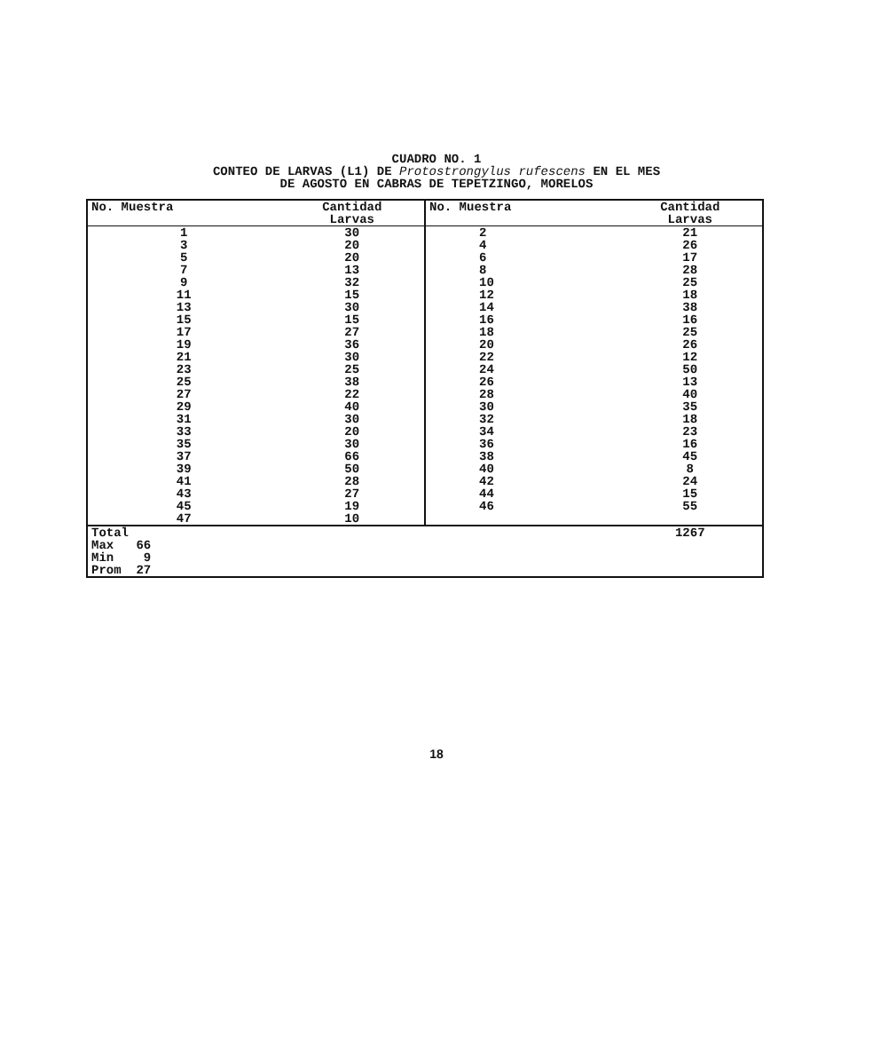CUADRO NO. 1
CONTEO DE LARVAS (L1) DE Protostrongylus rufescens EN EL MES
DE AGOSTO EN CABRAS DE TEPETZINGO, MORELOS
| No. Muestra | Cantidad Larvas | No. Muestra | Cantidad Larvas |
| --- | --- | --- | --- |
| 1 | 30 | 2 | 21 |
| 3 | 20 | 4 | 26 |
| 5 | 20 | 6 | 17 |
| 7 | 13 | 8 | 28 |
| 9 | 32 | 10 | 25 |
| 11 | 15 | 12 | 18 |
| 13 | 30 | 14 | 38 |
| 15 | 15 | 16 | 16 |
| 17 | 27 | 18 | 25 |
| 19 | 36 | 20 | 26 |
| 21 | 30 | 22 | 12 |
| 23 | 25 | 24 | 50 |
| 25 | 38 | 26 | 13 |
| 27 | 22 | 28 | 40 |
| 29 | 40 | 30 | 35 |
| 31 | 30 | 32 | 18 |
| 33 | 20 | 34 | 23 |
| 35 | 30 | 36 | 16 |
| 37 | 66 | 38 | 45 |
| 39 | 50 | 40 | 8 |
| 41 | 28 | 42 | 24 |
| 43 | 27 | 44 | 15 |
| 45 | 19 | 46 | 55 |
| 47 | 10 | | |
| Total | | | 1267 |
| Max 66 | | | |
| Min 9 | | | |
| Prom 27 | | | |
18